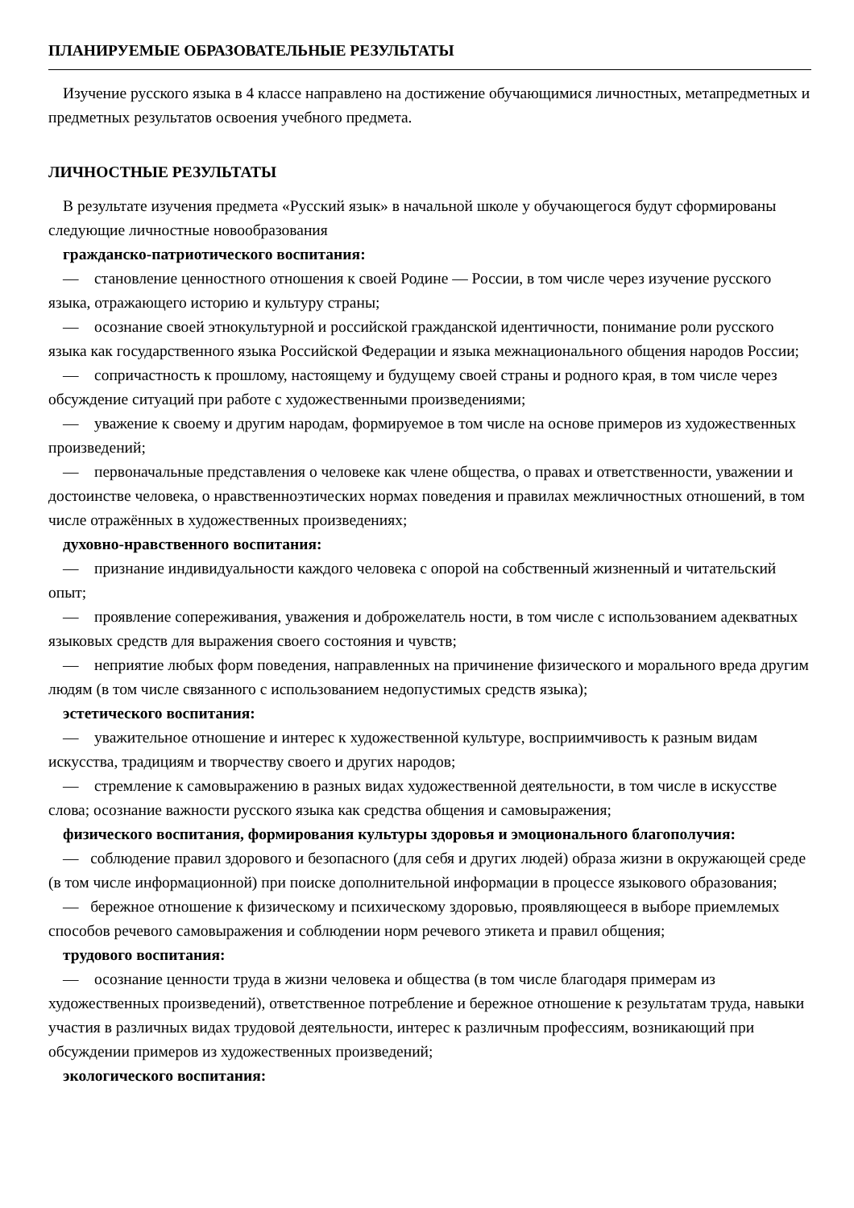ПЛАНИРУЕМЫЕ ОБРАЗОВАТЕЛЬНЫЕ РЕЗУЛЬТАТЫ
Изучение русского языка в 4 классе направлено на достижение обучающимися личностных, метапредметных и предметных результатов освоения учебного предмета.
ЛИЧНОСТНЫЕ РЕЗУЛЬТАТЫ
В результате изучения предмета «Русский язык» в начальной школе у обучающегося будут сформированы следующие личностные новообразования
гражданско-патриотического воспитания:
— становление ценностного отношения к своей Родине — России, в том числе через изучение русского языка, отражающего историю и культуру страны;
— осознание своей этнокультурной и российской гражданской идентичности, понимание роли русского языка как государственного языка Российской Федерации и языка межнационального общения народов России;
— сопричастность к прошлому, настоящему и будущему своей страны и родного края, в том числе через обсуждение ситуаций при работе с художественными произведениями;
— уважение к своему и другим народам, формируемое в том числе на основе примеров из художественных произведений;
— первоначальные представления о человеке как члене общества, о правах и ответственности, уважении и достоинстве человека, о нравственноэтических нормах поведения и правилах межличностных отношений, в том числе отражённых в художественных произведениях;
духовно-нравственного воспитания:
— признание индивидуальности каждого человека с опорой на собственный жизненный и читательский опыт;
— проявление сопереживания, уважения и доброжелатель ности, в том числе с использованием адекватных языковых средств для выражения своего состояния и чувств;
— неприятие любых форм поведения, направленных на причинение физического и морального вреда другим людям (в том числе связанного с использованием недопустимых средств языка);
эстетического воспитания:
— уважительное отношение и интерес к художественной культуре, восприимчивость к разным видам искусства, традициям и творчеству своего и других народов;
— стремление к самовыражению в разных видах художественной деятельности, в том числе в искусстве слова; осознание важности русского языка как средства общения и самовыражения;
физического воспитания, формирования культуры здоровья и эмоционального благополучия:
— соблюдение правил здорового и безопасного (для себя и других людей) образа жизни в окружающей среде (в том числе информационной) при поиске дополнительной информации в процессе языкового образования;
— бережное отношение к физическому и психическому здоровью, проявляющееся в выборе приемлемых способов речевого самовыражения и соблюдении норм речевого этикета и правил общения;
трудового воспитания:
— осознание ценности труда в жизни человека и общества (в том числе благодаря примерам из художественных произведений), ответственное потребление и бережное отношение к результатам труда, навыки участия в различных видах трудовой деятельности, интерес к различным профессиям, возникающий при обсуждении примеров из художественных произведений;
экологического воспитания: